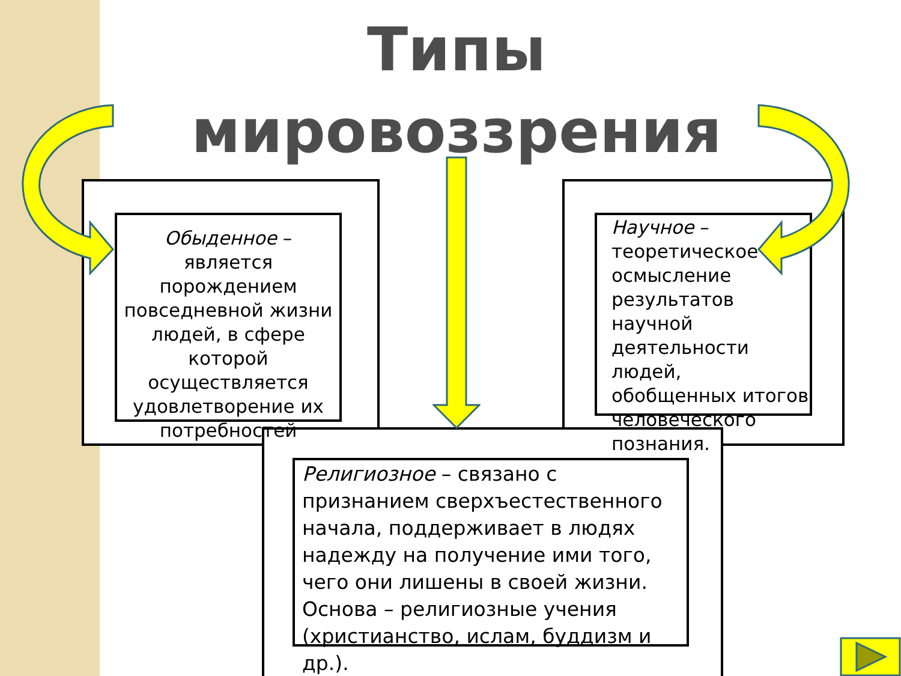Типы мировоззрения
Обыденное – является порождением повседневной жизни людей, в сфере которой осуществляется удовлетворение их потребностей
Научное – теоретическое осмысление результатов научной деятельности людей, обобщенных итогов человеческого познания.
Религиозное – связано с признанием сверхъестественного начала, поддерживает в людях надежду на получение ими того, чего они лишены в своей жизни. Основа – религиозные учения (христианство, ислам, буддизм и др.).